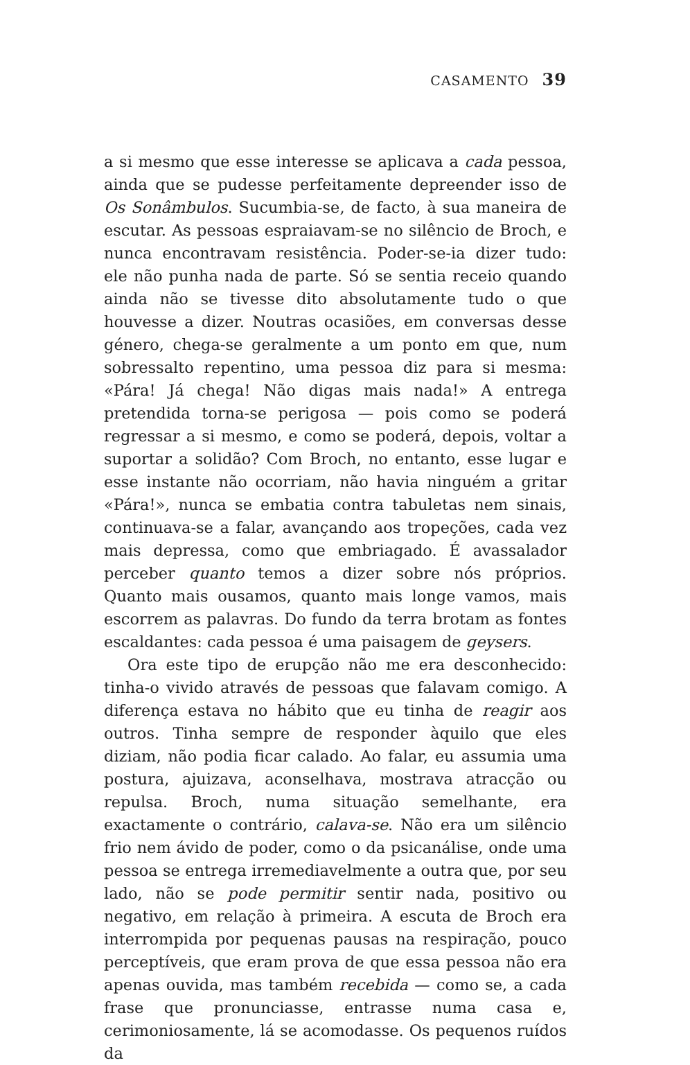CASAMENTO 39
a si mesmo que esse interesse se aplicava a cada pessoa, ainda que se pudesse perfeitamente depreender isso de Os Sonâmbulos. Sucumbia-se, de facto, à sua maneira de escutar. As pessoas espraiavam-se no silêncio de Broch, e nunca encontravam resistência. Poder-se-ia dizer tudo: ele não punha nada de parte. Só se sentia receio quando ainda não se tivesse dito absolutamente tudo o que houvesse a dizer. Noutras ocasiões, em conversas desse género, chega-se geralmente a um ponto em que, num sobressalto repentino, uma pessoa diz para si mesma: «Pára! Já chega! Não digas mais nada!» A entrega pretendida torna-se perigosa — pois como se poderá regressar a si mesmo, e como se poderá, depois, voltar a suportar a solidão? Com Broch, no entanto, esse lugar e esse instante não ocorriam, não havia ninguém a gritar «Pára!», nunca se embatia contra tabuletas nem sinais, continuava-se a falar, avançando aos tropeções, cada vez mais depressa, como que embriagado. É avassalador perceber quanto temos a dizer sobre nós próprios. Quanto mais ousamos, quanto mais longe vamos, mais escorrem as palavras. Do fundo da terra brotam as fontes escaldantes: cada pessoa é uma paisagem de geysers.
Ora este tipo de erupção não me era desconhecido: tinha-o vivido através de pessoas que falavam comigo. A diferença estava no hábito que eu tinha de reagir aos outros. Tinha sempre de responder àquilo que eles diziam, não podia ficar calado. Ao falar, eu assumia uma postura, ajuizava, aconselhava, mostrava atracção ou repulsa. Broch, numa situação semelhante, era exactamente o contrário, calava-se. Não era um silêncio frio nem ávido de poder, como o da psicanálise, onde uma pessoa se entrega irremediavelmente a outra que, por seu lado, não se pode permitir sentir nada, positivo ou negativo, em relação à primeira. A escuta de Broch era interrompida por pequenas pausas na respiração, pouco perceptíveis, que eram prova de que essa pessoa não era apenas ouvida, mas também recebida — como se, a cada frase que pronunciasse, entrasse numa casa e, cerimoniosamente, lá se acomodasse. Os pequenos ruídos da